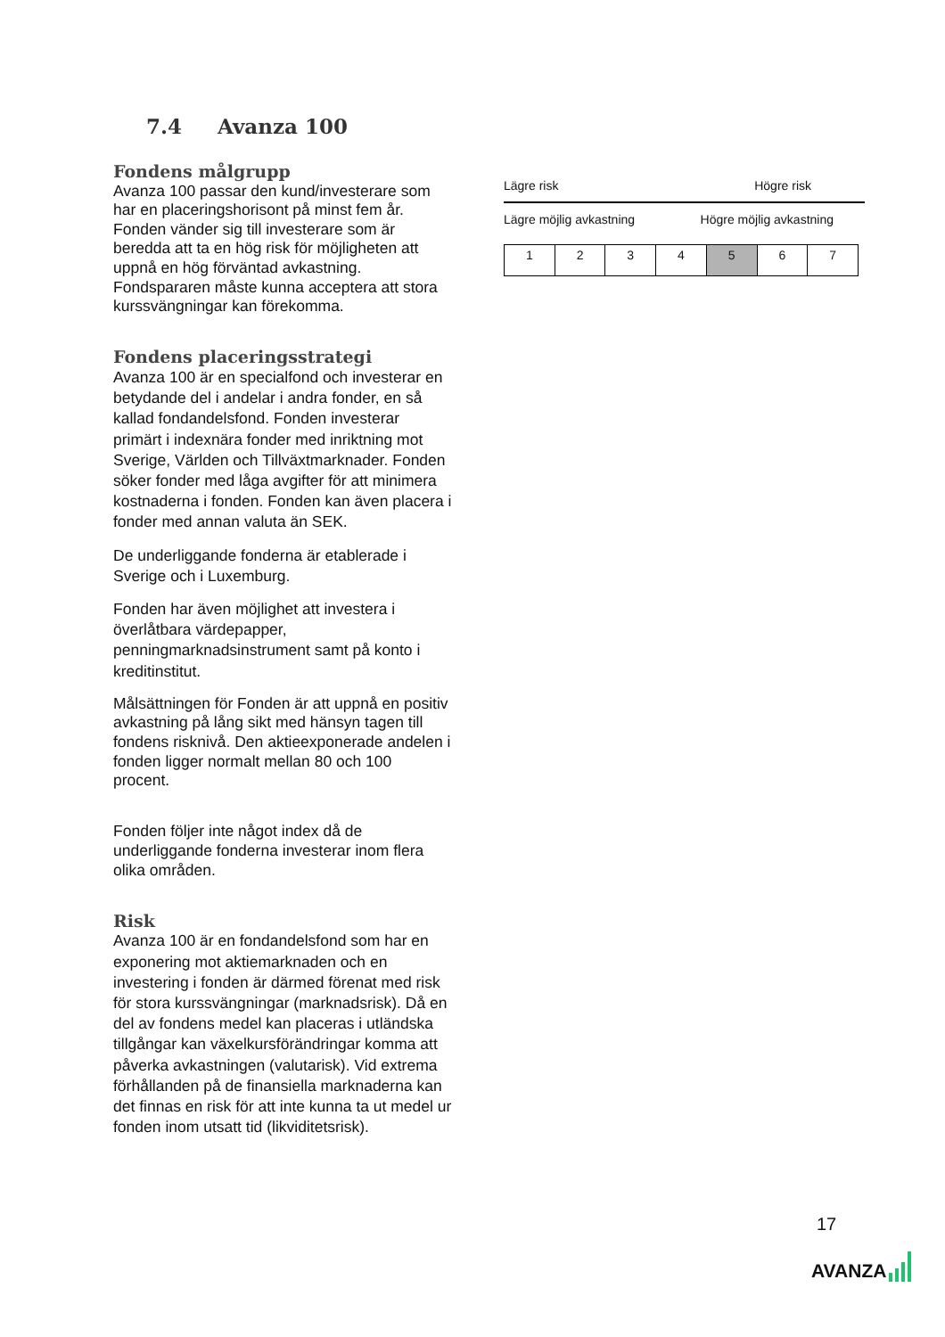7.4 Avanza 100
Fondens målgrupp
Avanza 100 passar den kund/investerare som har en placeringshorisont på minst fem år. Fonden vänder sig till investerare som är beredda att ta en hög risk för möjligheten att uppnå en hög förväntad avkastning. Fondspararen måste kunna acceptera att stora kurssvängningar kan förekomma.
Fondens placeringsstrategi
Avanza 100 är en specialfond och investerar en betydande del i andelar i andra fonder, en så kallad fondandelsfond. Fonden investerar primärt i indexnära fonder med inriktning mot Sverige, Världen och Tillväxtmarknader. Fonden söker fonder med låga avgifter för att minimera kostnaderna i fonden. Fonden kan även placera i fonder med annan valuta än SEK.
De underliggande fonderna är etablerade i Sverige och i Luxemburg.
Fonden har även möjlighet att investera i överlåtbara värdepapper, penningmarknadsinstrument samt på konto i kreditinstitut.
Målsättningen för Fonden är att uppnå en positiv avkastning på lång sikt med hänsyn tagen till fondens risknivå. Den aktieexponerade andelen i fonden ligger normalt mellan 80 och 100 procent.
Fonden följer inte något index då de underliggande fonderna investerar inom flera olika områden.
Risk
Avanza 100 är en fondandelsfond som har en exponering mot aktiemarknaden och en investering i fonden är därmed förenat med risk för stora kurssvängningar (marknadsrisk). Då en del av fondens medel kan placeras i utländska tillgångar kan växelkursförändringar komma att påverka avkastningen (valutarisk). Vid extrema förhållanden på de finansiella marknaderna kan det finnas en risk för att inte kunna ta ut medel ur fonden inom utsatt tid (likviditetsrisk).
Lägre risk Högre risk
Lägre möjlig avkastning Högre möjlig avkastning
| 1 | 2 | 3 | 4 | 5 | 6 | 7 |
17
AVANZA